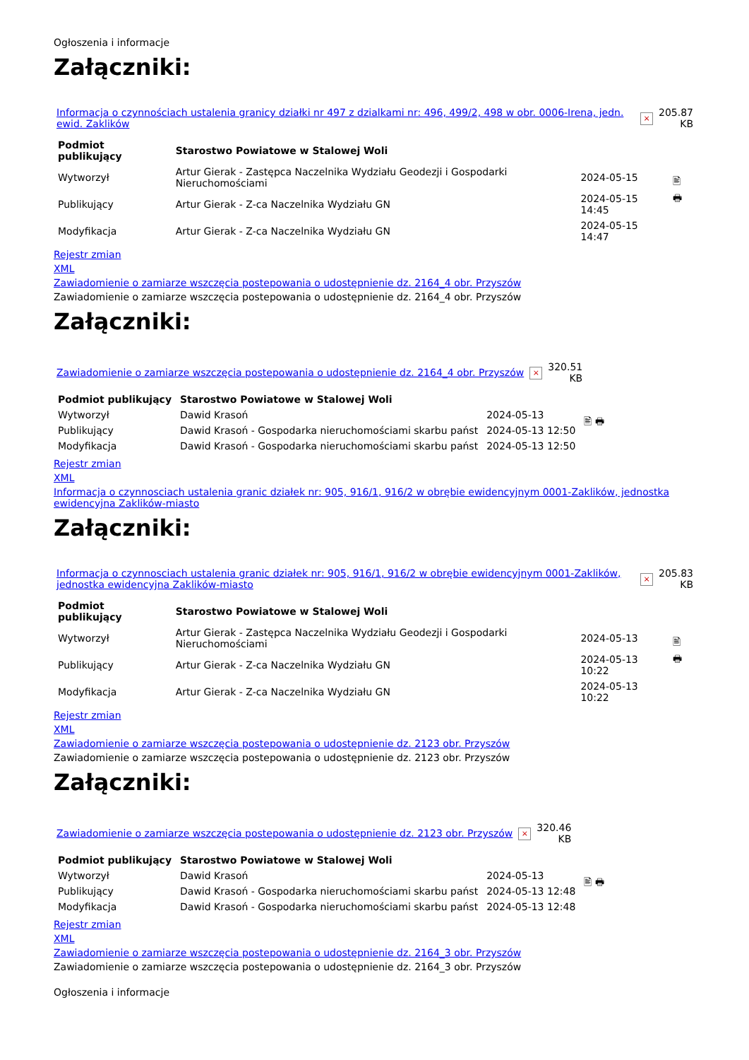Ogłoszenia i informacje
Załączniki:
| Informacja o czynnościach ustalenia granicy działki nr 497 z dzialkami nr: 496, 499/2, 498 w obr. 0006-Irena, jedn. ewid. Zaklików | × | 205.87 KB |
| Podmiot publikujący | Starostwo Powiatowe w Stalowej Woli | | 🖹 🖶 |
| Wytworzył | Artur Gierak - Zastępca Naczelnika Wydziału Geodezji i Gospodarki Nieruchomościami | 2024-05-15 | |
| Publikujący | Artur Gierak - Z-ca Naczelnika Wydziału GN | 2024-05-15 14:45 | |
| Modyfikacja | Artur Gierak - Z-ca Naczelnika Wydziału GN | 2024-05-15 14:47 | |
Rejestr zmian
XML
Zawiadomienie o zamiarze wszczęcia postepowania o udostępnienie dz. 2164_4 obr. Przyszów
Zawiadomienie o zamiarze wszczęcia postepowania o udostępnienie dz. 2164_4 obr. Przyszów
Załączniki:
| Zawiadomienie o zamiarze wszczęcia postepowania o udostępnienie dz. 2164_4 obr. Przyszów | × | 320.51 KB |
| Podmiot publikujący | Starostwo Powiatowe w Stalowej Woli | | 🖹 🖶 |
| Wytworzył | Dawid Krasoń | 2024-05-13 | |
| Publikujący | Dawid Krasoń - Gospodarka nieruchomościami skarbu państ | 2024-05-13 12:50 | |
| Modyfikacja | Dawid Krasoń - Gospodarka nieruchomościami skarbu państ | 2024-05-13 12:50 | |
Rejestr zmian
XML
Informacja o czynnosciach ustalenia granic działek nr: 905, 916/1, 916/2 w obrębie ewidencyjnym 0001-Zaklików, jednostka ewidencyjna Zaklików-miasto
Załączniki:
| Informacja o czynnosciach ustalenia granic działek nr: 905, 916/1, 916/2 w obrębie ewidencyjnym 0001-Zaklików, jednostka ewidencyjna Zaklików-miasto | × | 205.83 KB |
| Podmiot publikujący | Starostwo Powiatowe w Stalowej Woli | | 🖹 🖶 |
| Wytworzył | Artur Gierak - Zastępca Naczelnika Wydziału Geodezji i Gospodarki Nieruchomościami | 2024-05-13 | |
| Publikujący | Artur Gierak - Z-ca Naczelnika Wydziału GN | 2024-05-13 10:22 | |
| Modyfikacja | Artur Gierak - Z-ca Naczelnika Wydziału GN | 2024-05-13 10:22 | |
Rejestr zmian
XML
Zawiadomienie o zamiarze wszczęcia postepowania o udostępnienie dz. 2123 obr. Przyszów
Zawiadomienie o zamiarze wszczęcia postepowania o udostępnienie dz. 2123 obr. Przyszów
Załączniki:
| Zawiadomienie o zamiarze wszczęcia postepowania o udostępnienie dz. 2123 obr. Przyszów | × | 320.46 KB |
| Podmiot publikujący | Starostwo Powiatowe w Stalowej Woli | | 🖹 🖶 |
| Wytworzył | Dawid Krasoń | 2024-05-13 | |
| Publikujący | Dawid Krasoń - Gospodarka nieruchomościami skarbu państ | 2024-05-13 12:48 | |
| Modyfikacja | Dawid Krasoń - Gospodarka nieruchomościami skarbu państ | 2024-05-13 12:48 | |
Rejestr zmian
XML
Zawiadomienie o zamiarze wszczęcia postepowania o udostępnienie dz. 2164_3 obr. Przyszów
Zawiadomienie o zamiarze wszczęcia postepowania o udostępnienie dz. 2164_3 obr. Przyszów
Ogłoszenia i informacje